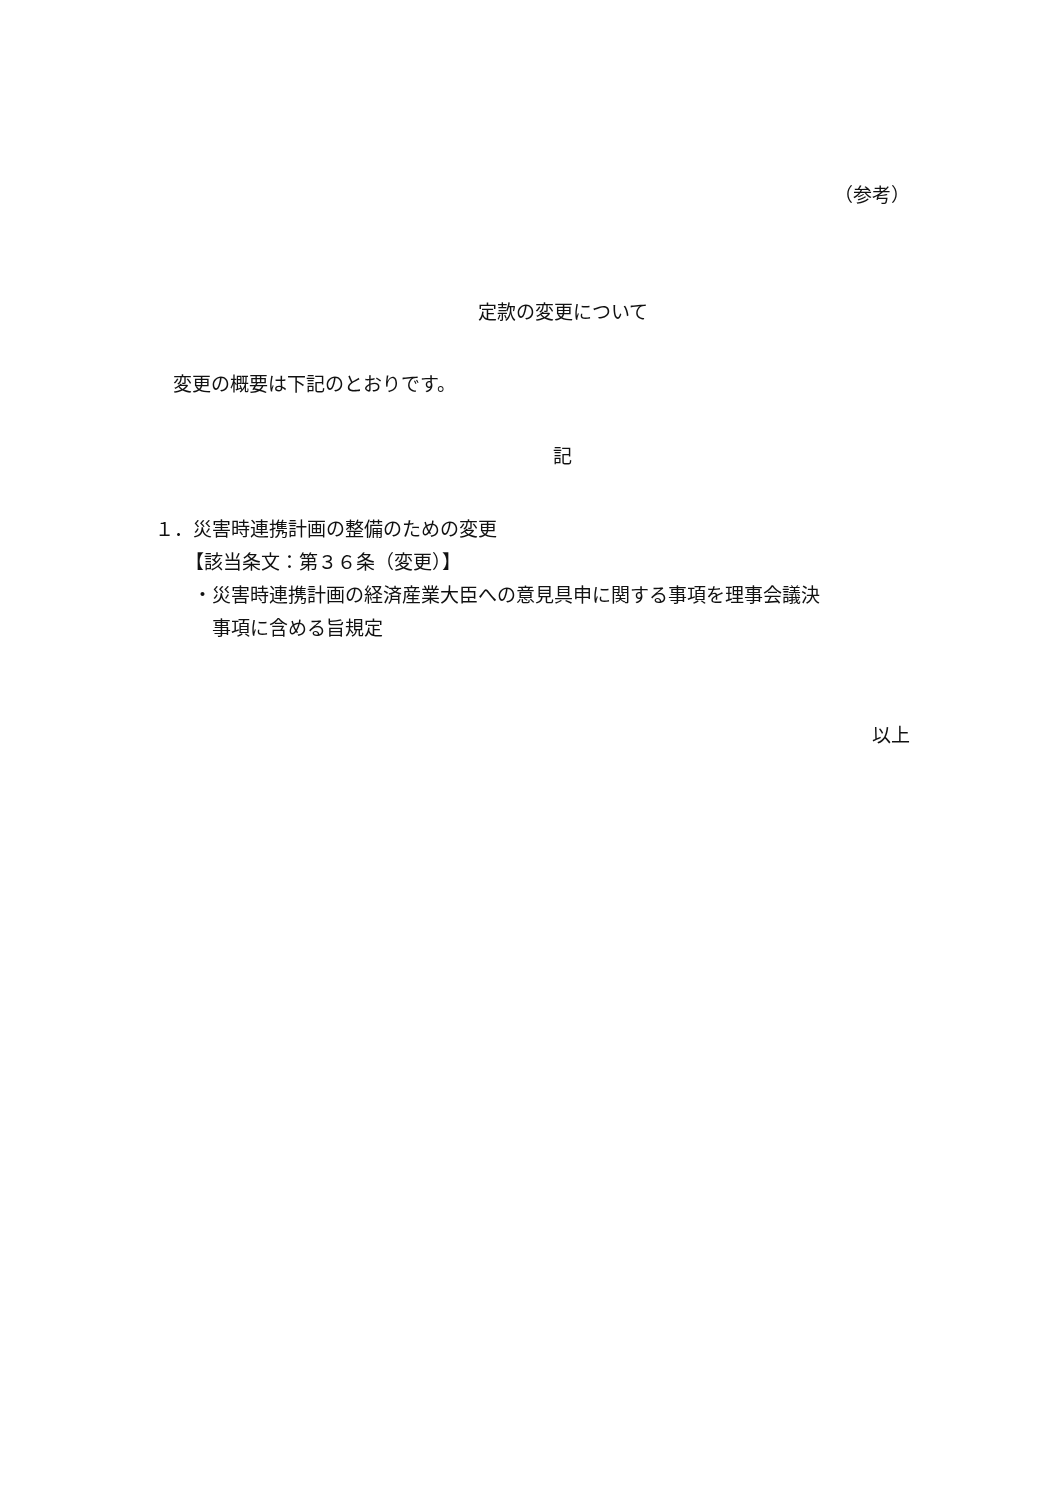（参考）
定款の変更について
変更の概要は下記のとおりです。
記
１．災害時連携計画の整備のための変更
【該当条文：第３６条（変更）】
・災害時連携計画の経済産業大臣への意見具申に関する事項を理事会議決
　事項に含める旨規定
以上